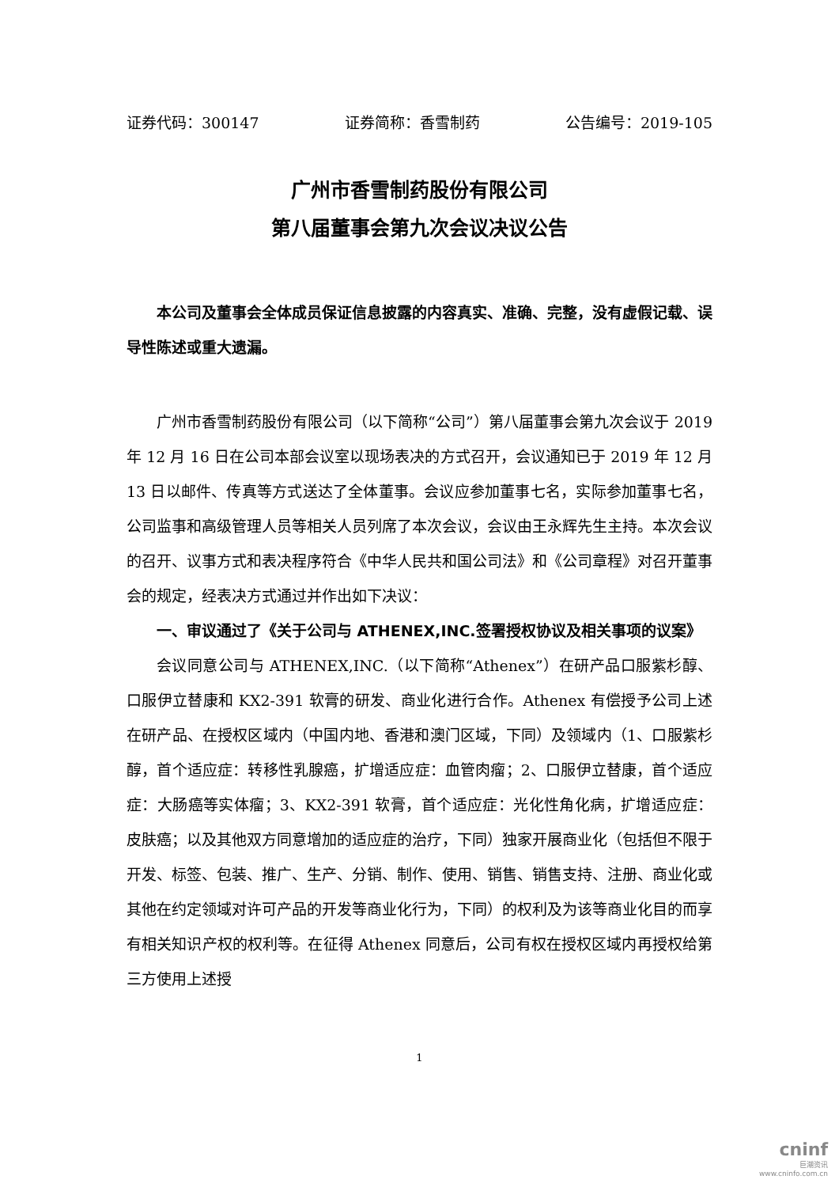证券代码：300147 证券简称：香雪制药 公告编号：2019-105
广州市香雪制药股份有限公司
第八届董事会第九次会议决议公告
本公司及董事会全体成员保证信息披露的内容真实、准确、完整，没有虚假记载、误导性陈述或重大遗漏。
广州市香雪制药股份有限公司（以下简称“公司”）第八届董事会第九次会议于 2019 年 12 月 16 日在公司本部会议室以现场表决的方式召开，会议通知已于 2019 年 12 月 13 日以邮件、传真等方式送达了全体董事。会议应参加董事七名，实际参加董事七名，公司监事和高级管理人员等相关人员列席了本次会议，会议由王永辉先生主持。本次会议的召开、议事方式和表决程序符合《中华人民共和国公司法》和《公司章程》对召开董事会的规定，经表决方式通过并作出如下决议：
一、审议通过了《关于公司与 ATHENEX,INC.签署授权协议及相关事项的议案》
会议同意公司与 ATHENEX,INC.（以下简称“Athenex”）在研产品口服紫杉醇、口服伊立替康和 KX2-391 软膏的研发、商业化进行合作。Athenex 有偿授予公司上述在研产品、在授权区域内（中国内地、香港和澳门区域，下同）及领域内（1、口服紫杉醇，首个适应症：转移性乳腺癌，扩增适应症：血管肉瘤；2、口服伊立替康，首个适应症：大肠癌等实体瘤；3、KX2-391 软膏，首个适应症：光化性角化病，扩增适应症：皮肤癌；以及其他双方同意增加的适应症的治疗，下同）独家开展商业化（包括但不限于开发、标签、包装、推广、生产、分销、制作、使用、销售、销售支持、注册、商业化或其他在约定领域对许可产品的开发等商业化行为，下同）的权利及为该等商业化目的而享有相关知识产权的权利等。在征得 Athenex 同意后，公司有权在授权区域内再授权给第三方使用上述授
1
cninf
巨潮资讯
www.cninfo.com.cn